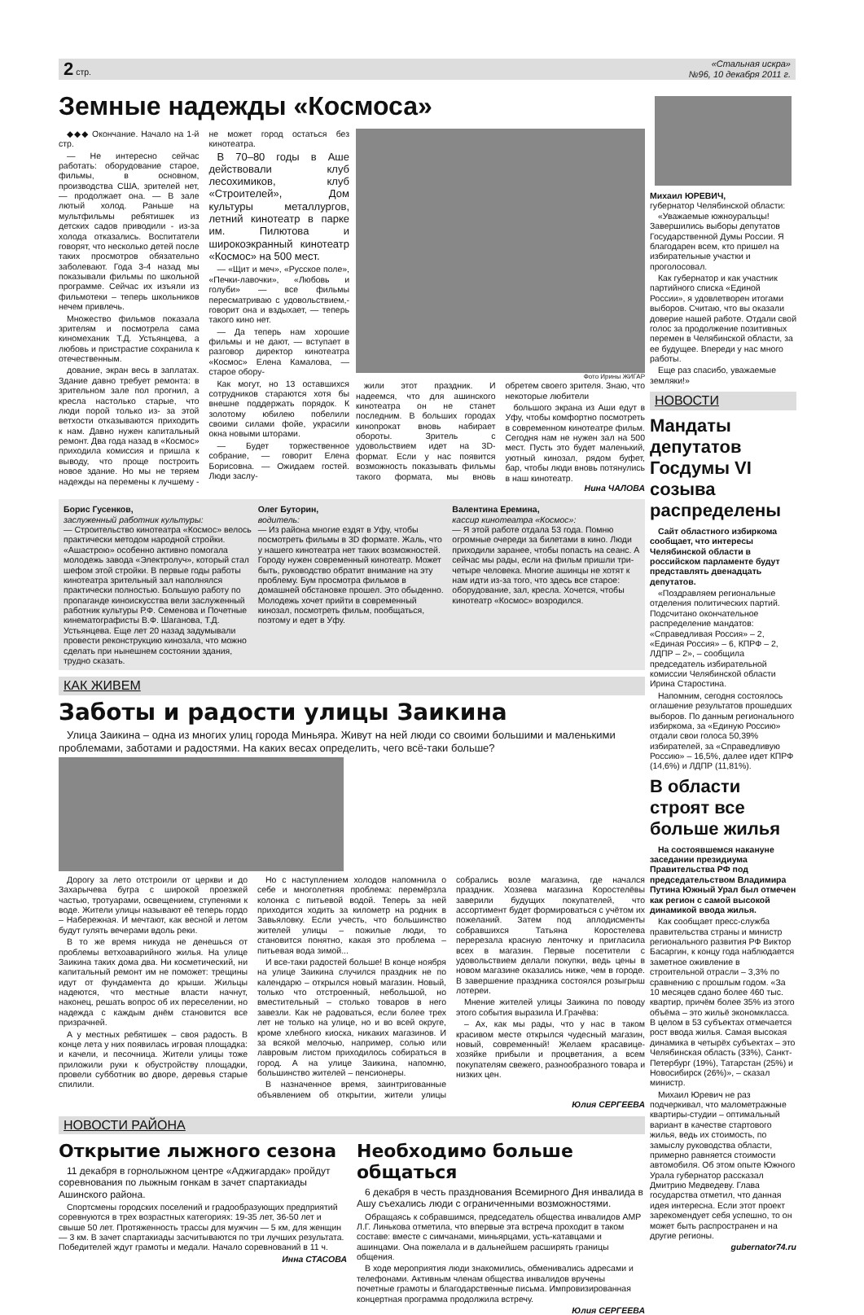2 стр. «Стальная искра»
№96, 10 декабря 2011 г.
Земные надежды «Космоса»
◆◆◆ Окончание. Начало на 1-й стр.
— Не интересно сейчас работать: оборудование старое, фильмы, в основном, производства США, зрителей нет, — продолжает она. — В зале лютый холод. Раньше на мультфильмы ребятишек из детских садов приводили - из-за холода отказались. Воспитатели говорят, что несколько детей после таких просмотров обязательно заболевают. Года 3-4 назад мы показывали фильмы по школьной программе. Сейчас их изъяли из фильмотеки – теперь школьников нечем привлечь.
Множество фильмов показала зрителям и посмотрела сама киномеханик Т.Д. Устьянцева, а любовь и пристрастие сохранила к отечественным.
дование, экран весь в заплатах. Здание давно требует ремонта: в зрительном зале пол прогнил, а кресла настолько старые, что люди порой только из- за этой ветхости отказываются приходить к нам. Давно нужен капитальный ремонт. Два года назад в «Космос» приходила комиссия и пришла к выводу, что проще построить новое здание. Но мы не теряем надежды на перемены к лучшему - не может город остаться без кинотеатра.
В 70–80 годы в Аше действовали клуб лесохимиков, клуб «Строителей», Дом культуры металлургов, летний кинотеатр в парке им. Пилютова и широкоэкранный кинотеатр «Космос» на 500 мест.
— «Щит и меч», «Русское поле», «Печки-лавочки», «Любовь и голуби» — все фильмы пересматриваю с удовольствием,- говорит она и вздыхает, — теперь такого кино нет.
— Да теперь нам хорошие фильмы и не дают, — вступает в разговор директор кинотеатра «Космос» Елена Камалова, — старое обору-
Как могут, но 13 оставшихся сотрудников стараются хотя бы внешне поддержать порядок. К золотому юбилею побелили своими силами фойе, украсили окна новыми шторами.
— Будет торжественное собрание, — говорит Елена Борисовна. — Ожидаем гостей. Люди заслу-
Фото Ирины ЖИГАР
жили этот праздник. И надеемся, что для ашинского кинотеатра он не станет последним. В больших городах кинопрокат вновь набирает обороты. Зритель с удовольствием идет на 3D-формат. Если у нас появится возможность показывать фильмы такого формата, мы вновь обретем своего зрителя. Знаю, что некоторые любители
большого экрана из Аши едут в Уфу, чтобы комфортно посмотреть в современном кинотеатре фильм. Сегодня нам не нужен зал на 500 мест. Пусть это будет маленький, уютный кинозал, рядом буфет, бар, чтобы люди вновь потянулись в наш кинотеатр.
Нина ЧАЛОВА
Борис Гусенков,
заслуженный работник культуры:
— Строительство кинотеатра «Космос» велось практически методом народной стройки. «Ашастрою» особенно активно помогала молодежь завода «Электролуч», который стал шефом этой стройки. В первые годы работы кинотеатра зрительный зал наполнялся практически полностью. Большую работу по пропаганде киноискусства вели заслуженный работник культуры Р.Ф. Семенова и Почетные кинематографисты В.Ф. Шаганова, Т.Д. Устьянцева. Еще лет 20 назад задумывали провести реконструкцию кинозала, что можно сделать при нынешнем состоянии здания, трудно сказать.
Олег Буторин,
водитель:
— Из района многие ездят в Уфу, чтобы посмотреть фильмы в 3D формате. Жаль, что у нашего кинотеатра нет таких возможностей. Городу нужен современный кинотеатр. Может быть, руководство обратит внимание на эту проблему. Бум просмотра фильмов в домашней обстановке прошел. Это обыденно. Молодежь хочет прийти в современный кинозал, посмотреть фильм, пообщаться, поэтому и едет в Уфу.
Валентина Еремина,
кассир кинотеатра «Космос»:
— Я этой работе отдала 53 года. Помню огромные очереди за билетами в кино. Люди приходили заранее, чтобы попасть на сеанс. А сейчас мы рады, если на фильм пришли три-четыре человека. Многие ашинцы не хотят к нам идти из-за того, что здесь все старое: оборудование, зал, кресла. Хочется, чтобы кинотеатр «Космос» возродился.
КАК ЖИВЕМ
Заботы и радости улицы Заикина
Улица Заикина – одна из многих улиц города Миньяра. Живут на ней люди со своими большими и маленькими проблемами, заботами и радостями. На каких весах определить, чего всё-таки больше?
Дорогу за лето отстроили от церкви и до Захарычева бугра с широкой проезжей частью, тротуарами, освещением, ступенями к воде. Жители улицы называют её теперь гордо – Набережная. И мечтают, как весной и летом будут гулять вечерами вдоль реки.
В то же время никуда не денешься от проблемы ветхоаварийного жилья. На улице Заикина таких домa два. Ни косметический, ни капитальный ремонт им не поможет: трещины идут от фундамента до крыши. Жильцы надеются, что местные власти начнут, наконец, решать вопрос об их переселении, но надежда с каждым днём становится все призрачней.
А у местных ребятишек – своя радость. В конце лета у них появилась игровая площадка: и качели, и песочница. Жители улицы тоже приложили руки к обустройству площадки, провели субботник во дворе, деревья старые спилили.
Но с наступлением холодов напомнила о себе и многолетняя проблема: перемёрзла колонка с питьевой водой. Теперь за ней приходится ходить за километр на родник в Завьяловку. Если учесть, что большинство жителей улицы – пожилые люди, то становится понятно, какая это проблема – питьевая вода зимой...
И все-таки радостей больше! В конце ноября на улице Заикина случился праздник не по календарю – открылся новый магазин. Новый, только что отстроенный, небольшой, но вместительный – столько товаров в него завезли. Как не радоваться, если более трех лет не только на улице, но и во всей округе, кроме хлебного киоска, никаких магазинов. И за всякой мелочью, например, солью или лавровым листом приходилось собираться в город. А на улице Заикина, напомню, большинство жителей – пенсионеры.
В назначенное время, заинтригованные объявлением об открытии, жители улицы собрались возле магазина, где начался праздник. Хозяева магазина Коростелёвы заверили будущих покупателей, что ассортимент будет формироваться с учётом их пожеланий. Затем под аплодисменты собравшихся Татьяна Коростелева перерезала красную ленточку и пригласила всех в магазин. Первые посетители с удовольствием делали покупки, ведь цены в новом магазине оказались ниже, чем в городе. В завершение праздника состоялся розыгрыш лотереи.
Мнение жителей улицы Заикина по поводу этого события выразила И.Грачёва:
– Ах, как мы рады, что у нас в таком красивом месте открылся чудесный магазин, новый, современный! Желаем красавице-хозяйке прибыли и процветания, а всем покупателям свежего, разнообразного товара и низких цен.
Юлия СЕРГЕЕВА
НОВОСТИ РАЙОНА
Открытие лыжного сезона
11 декабря в горнолыжном центре «Аджигардак» пройдут соревнования по лыжным гонкам в зачет спартакиады Ашинского района.
Спортсмены городских поселений и градообразующих предприятий соревнуются в трех возрастных категориях: 19-35 лет, 36-50 лет и свыше 50 лет. Протяженность трассы для мужчин — 5 км, для женщин — 3 км. В зачет спартакиады засчитываются по три лучших результата. Победителей ждут грамоты и медали. Начало соревнований в 11 ч.
Инна СТАСОВА
Необходимо больше общаться
6 декабря в честь празднования Всемирного Дня инвалида в Ашу съехались люди с ограниченными возможностями.
Обращаясь к собравшимся, председатель общества инвалидов АМР Л.Г. Линькова отметила, что впервые эта встреча проходит в таком составе: вместе с симчанами, миньярцами, усть-катавцами и ашинцами. Она пожелала и в дальнейшем расширять границы общения.
В ходе мероприятия люди знакомились, обменивались адресами и телефонами. Активным членам общества инвалидов вручены почетные грамоты и благодарственные письма. Импровизированная концертная программа продолжила встречу.
Юлия СЕРГЕЕВА
Михаил ЮРЕВИЧ,
губернатор Челябинской области:
«Уважаемые южноуральцы! Завершились выборы депутатов Государственной Думы России. Я благодарен всем, кто пришел на избирательные участки и проголосовал.
Как губернатор и как участник партийного списка «Единой России», я удовлетворен итогами выборов. Считаю, что вы оказали доверие нашей работе. Отдали свой голос за продолжение позитивных перемен в Челябинской области, за ее будущее. Впереди у нас много работы.
Еще раз спасибо, уважаемые земляки!»
НОВОСТИ
Мандаты депутатов Госдумы VI созыва распределены
Сайт областного избиркома сообщает, что интересы Челябинской области в российском парламенте будут представлять двенадцать депутатов.
«Поздравляем региональные отделения политических партий. Подсчитано окончательное распределение мандатов: «Справедливая Россия» – 2, «Единая Россия» – 6, КПРФ – 2, ЛДПР – 2», – сообщила председатель избирательной комиссии Челябинской области Ирина Старостина.
Напомним, сегодня состоялось оглашение результатов прошедших выборов. По данным регионального избиркома, за «Единую Россию» отдали свои голоса 50,39% избирателей, за «Справедливую Россию» – 16,5%, далее идет КПРФ (14,6%) и ЛДПР (11,81%).
В области строят все больше жилья
На состоявшемся накануне заседании президиума Правительства РФ под председательством Владимира Путина Южный Урал был отмечен как регион с самой высокой динамикой ввода жилья.
Как сообщает пресс-служба правительства страны и министр регионального развития РФ Виктор Басаргин, к концу года наблюдается заметное оживление в строительной отрасли – 3,3% по сравнению с прошлым годом. «За 10 месяцев сдано более 460 тыс. квартир, причём более 35% из этого объёма – это жильё экономкласса. В целом в 53 субъектах отмечается рост ввода жилья. Самая высокая динамика в четырёх субъектах – это Челябинская область (33%), Санкт-Петербург (19%), Татарстан (25%) и Новосибирск (26%)», – сказал министр.
Михаил Юревич не раз подчеркивал, что малометражные квартиры-студии – оптимальный вариант в качестве стартового жилья, ведь их стоимость, по замыслу руководства области, примерно равняется стоимости автомобиля. Об этом опыте Южного Урала губернатор рассказал Дмитрию Медведеву. Глава государства отметил, что данная идея интересна. Если этот проект зарекомендует себя успешно, то он может быть распространен и на другие регионы.
gubernator74.ru